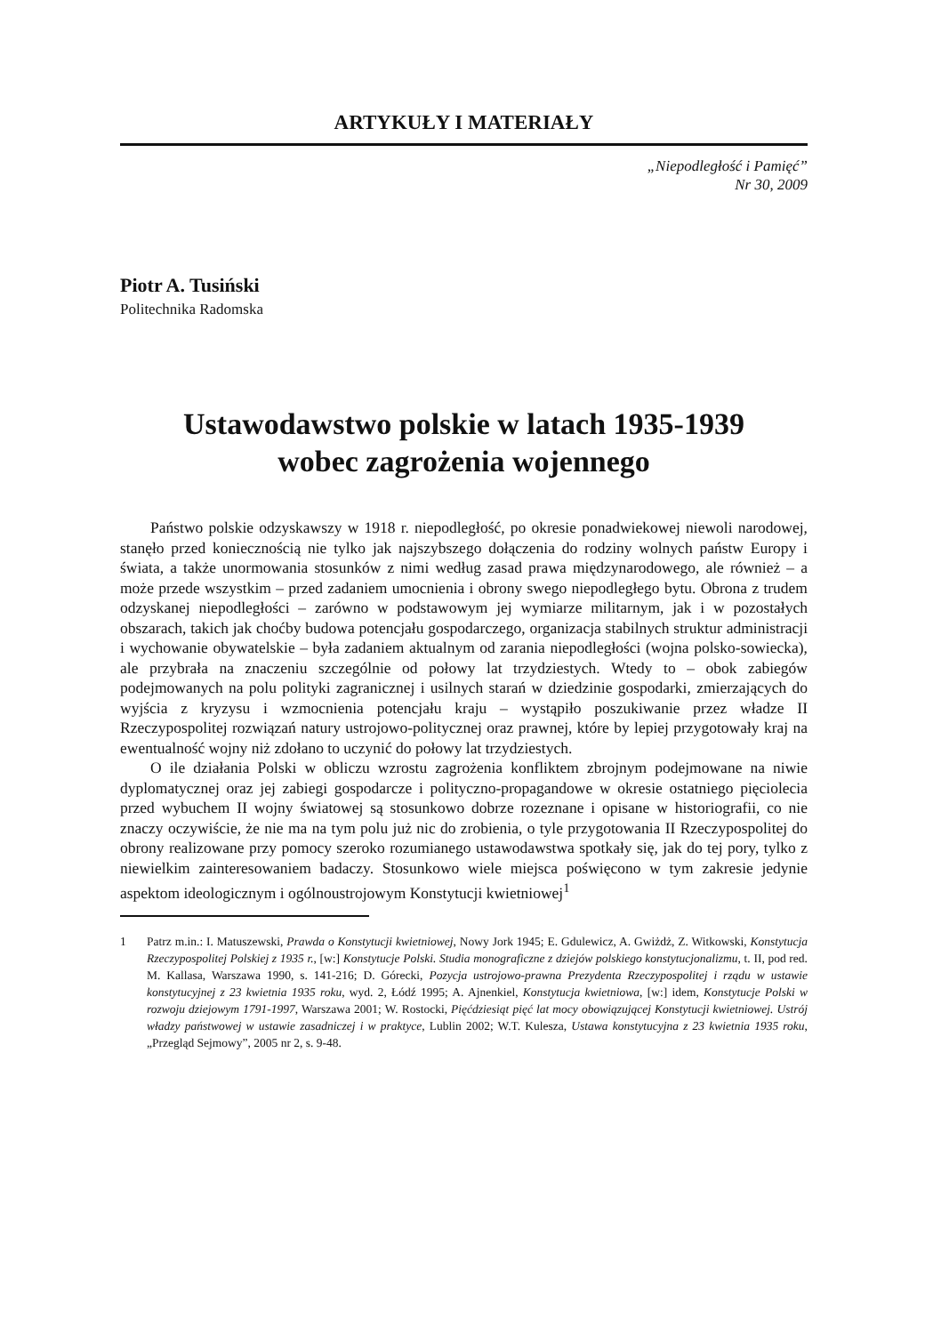ARTYKUŁY I MATERIAŁY
„Niepodległość i Pamięć”
Nr 30, 2009
Piotr A. Tusiński
Politechnika Radomska
Ustawodawstwo polskie w latach 1935-1939
wobec zagrożenia wojennego
Państwo polskie odzyskawszy w 1918 r. niepodległość, po okresie ponadwiekowej niewoli narodowej, stanęło przed koniecznością nie tylko jak najszybszego dołączenia do rodziny wolnych państw Europy i świata, a także unormowania stosunków z nimi według zasad prawa międzynarodowego, ale również – a może przede wszystkim – przed zadaniem umocnienia i obrony swego niepodległego bytu. Obrona z trudem odzyskanej niepodległości – zarówno w podstawowym jej wymiarze militarnym, jak i w pozostałych obszarach, takich jak choćby budowa potencjału gospodarczego, organizacja stabilnych struktur administracji i wychowanie obywatelskie – była zadaniem aktualnym od zarania niepodległości (wojna polsko-sowiecka), ale przybrała na znaczeniu szczególnie od połowy lat trzydziestych. Wtedy to – obok zabiegów podejmowanych na polu polityki zagranicznej i usilnych starań w dziedzinie gospodarki, zmierzających do wyjścia z kryzysu i wzmocnienia potencjału kraju – wystąpiło poszukiwanie przez władze II Rzeczypospolitej rozwiązań natury ustrojowo-politycznej oraz prawnej, które by lepiej przygotowały kraj na ewentualność wojny niż zdołano to uczynić do połowy lat trzydziestych.
O ile działania Polski w obliczu wzrostu zagrożenia konfliktem zbrojnym podejmowane na niwie dyplomatycznej oraz jej zabiegi gospodarcze i polityczno-propagandowe w okresie ostatniego pięciolecia przed wybuchem II wojny światowej są stosunkowo dobrze rozeznane i opisane w historiografii, co nie znaczy oczywiście, że nie ma na tym polu już nic do zrobienia, o tyle przygotowania II Rzeczypospolitej do obrony realizowane przy pomocy szeroko rozumianego ustawodawstwa spotkały się, jak do tej pory, tylko z niewielkim zainteresowaniem badaczy. Stosunkowo wiele miejsca poświęcono w tym zakresie jedynie aspektom ideologicznym i ogólnoustrojowym Konstytucji kwietniowej<sup>1</sup>
1 Patrz m.in.: I. Matuszewski, Prawda o Konstytucji kwietniowej, Nowy Jork 1945; E. Gdulewicz, A. Gwiżdż, Z. Witkowski, Konstytucja Rzeczypospolitej Polskiej z 1935 r., [w:] Konstytucje Polski. Studia monograficzne z dziejów polskiego konstytucjonalizmu, t. II, pod red. M. Kallasa, Warszawa 1990, s. 141-216; D. Górecki, Pozycja ustrojowo-prawna Prezydenta Rzeczypospolitej i rządu w ustawie konstytucyjnej z 23 kwietnia 1935 roku, wyd. 2, Łódź 1995; A. Ajnenkiel, Konstytucja kwietniowa, [w:] idem, Konstytucje Polski w rozwoju dziejowym 1791-1997, Warszawa 2001; W. Rostocki, Pięćdziesiąt pięć lat mocy obowiązującej Konstytucji kwietniowej. Ustrój władzy państwowej w ustawie zasadniczej i w praktyce, Lublin 2002; W.T. Kulesza, Ustawa konstytucyjna z 23 kwietnia 1935 roku, „Przegląd Sejmowy”, 2005 nr 2, s. 9-48.